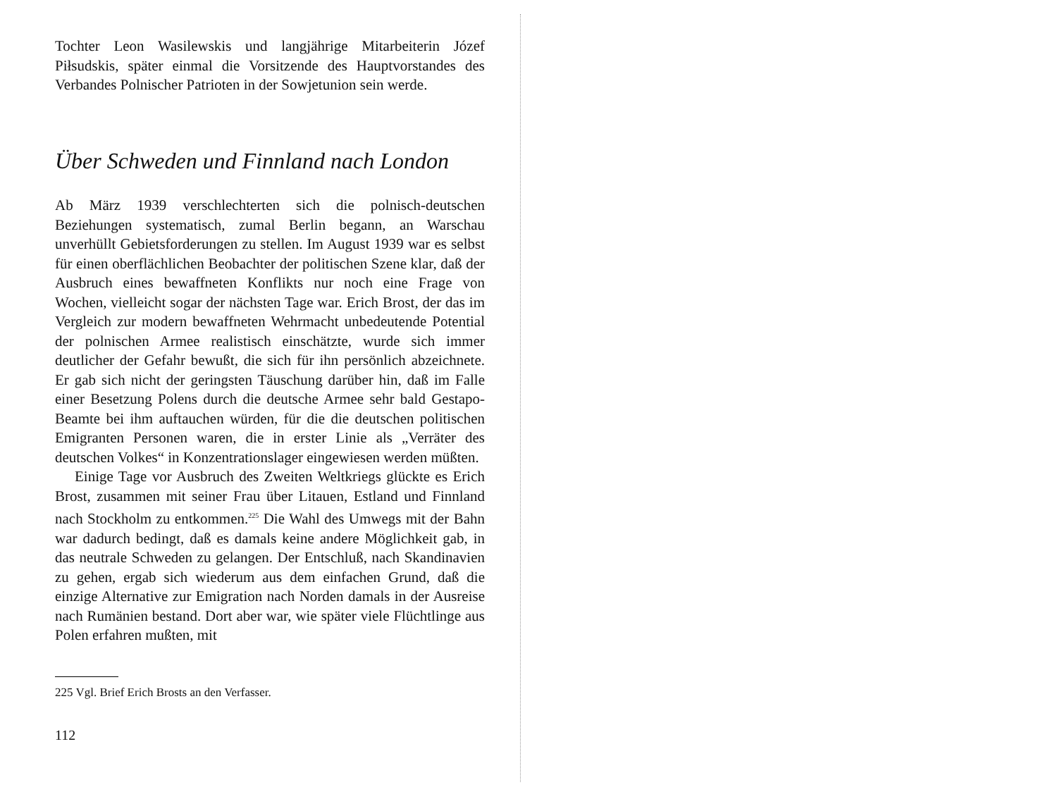Tochter Leon Wasilewskis und langjährige Mitarbeiterin Józef Piłsudskis, später einmal die Vorsitzende des Hauptvorstandes des Verbandes Polnischer Patrioten in der Sowjetunion sein werde.
Über Schweden und Finnland nach London
Ab März 1939 verschlechterten sich die polnisch-deutschen Beziehungen systematisch, zumal Berlin begann, an Warschau unverhüllt Gebietsforderungen zu stellen. Im August 1939 war es selbst für einen oberflächlichen Beobachter der politischen Szene klar, daß der Ausbruch eines bewaffneten Konflikts nur noch eine Frage von Wochen, vielleicht sogar der nächsten Tage war. Erich Brost, der das im Vergleich zur modern bewaffneten Wehrmacht unbedeutende Potential der polnischen Armee realistisch einschätzte, wurde sich immer deutlicher der Gefahr bewußt, die sich für ihn persönlich abzeichnete. Er gab sich nicht der geringsten Täuschung darüber hin, daß im Falle einer Besetzung Polens durch die deutsche Armee sehr bald Gestapo-Beamte bei ihm auftauchen würden, für die die deutschen politischen Emigranten Personen waren, die in erster Linie als „Verräter des deutschen Volkes“ in Konzentrationslager eingewiesen werden müßten.
Einige Tage vor Ausbruch des Zweiten Weltkriegs glückte es Erich Brost, zusammen mit seiner Frau über Litauen, Estland und Finnland nach Stockholm zu entkommen.<sup>225</sup> Die Wahl des Umwegs mit der Bahn war dadurch bedingt, daß es damals keine andere Möglichkeit gab, in das neutrale Schweden zu gelangen. Der Entschluß, nach Skandinavien zu gehen, ergab sich wiederum aus dem einfachen Grund, daß die einzige Alternative zur Emigration nach Norden damals in der Ausreise nach Rumänien bestand. Dort aber war, wie später viele Flüchtlinge aus Polen erfahren mußten, mit
225 Vgl. Brief Erich Brosts an den Verfasser.
112